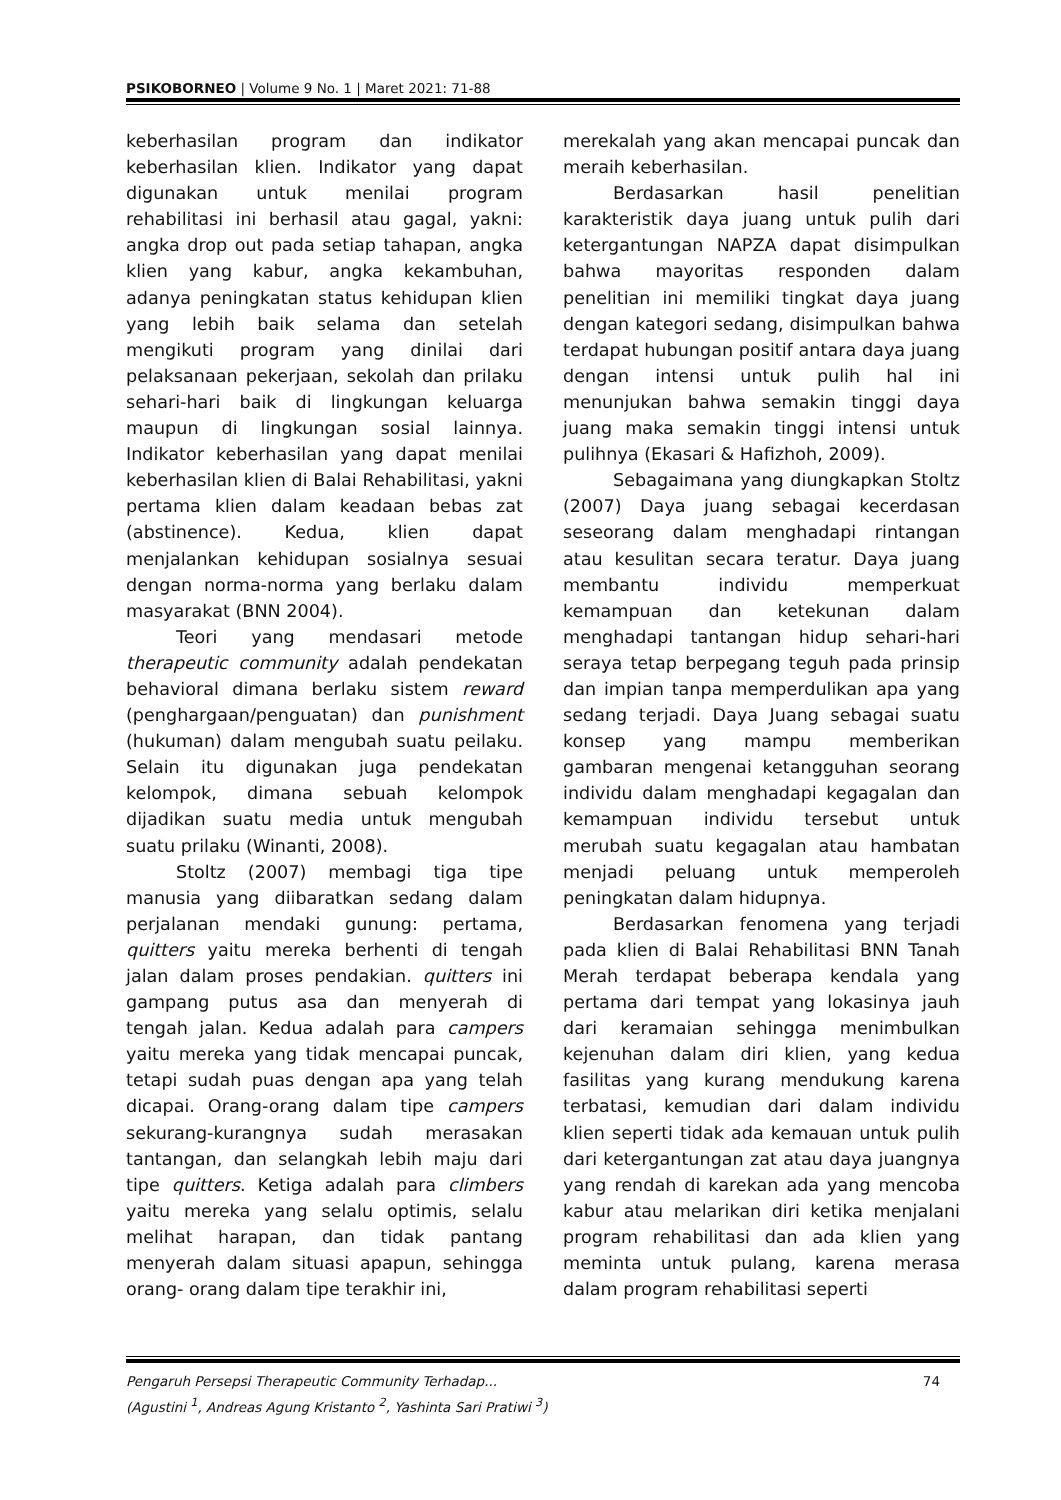PSIKOBORNEO | Volume 9 No. 1 | Maret 2021: 71-88
keberhasilan program dan indikator keberhasilan klien. Indikator yang dapat digunakan untuk menilai program rehabilitasi ini berhasil atau gagal, yakni: angka drop out pada setiap tahapan, angka klien yang kabur, angka kekambuhan, adanya peningkatan status kehidupan klien yang lebih baik selama dan setelah mengikuti program yang dinilai dari pelaksanaan pekerjaan, sekolah dan prilaku sehari-hari baik di lingkungan keluarga maupun di lingkungan sosial lainnya. Indikator keberhasilan yang dapat menilai keberhasilan klien di Balai Rehabilitasi, yakni pertama klien dalam keadaan bebas zat (abstinence). Kedua, klien dapat menjalankan kehidupan sosialnya sesuai dengan norma-norma yang berlaku dalam masyarakat (BNN 2004).
Teori yang mendasari metode therapeutic community adalah pendekatan behavioral dimana berlaku sistem reward (penghargaan/penguatan) dan punishment (hukuman) dalam mengubah suatu peilaku. Selain itu digunakan juga pendekatan kelompok, dimana sebuah kelompok dijadikan suatu media untuk mengubah suatu prilaku (Winanti, 2008).
Stoltz (2007) membagi tiga tipe manusia yang diibaratkan sedang dalam perjalanan mendaki gunung: pertama, quitters yaitu mereka berhenti di tengah jalan dalam proses pendakian. quitters ini gampang putus asa dan menyerah di tengah jalan. Kedua adalah para campers yaitu mereka yang tidak mencapai puncak, tetapi sudah puas dengan apa yang telah dicapai. Orang-orang dalam tipe campers sekurang-kurangnya sudah merasakan tantangan, dan selangkah lebih maju dari tipe quitters. Ketiga adalah para climbers yaitu mereka yang selalu optimis, selalu melihat harapan, dan tidak pantang menyerah dalam situasi apapun, sehingga orang- orang dalam tipe terakhir ini,
merekalah yang akan mencapai puncak dan meraih keberhasilan.
Berdasarkan hasil penelitian karakteristik daya juang untuk pulih dari ketergantungan NAPZA dapat disimpulkan bahwa mayoritas responden dalam penelitian ini memiliki tingkat daya juang dengan kategori sedang, disimpulkan bahwa terdapat hubungan positif antara daya juang dengan intensi untuk pulih hal ini menunjukan bahwa semakin tinggi daya juang maka semakin tinggi intensi untuk pulihnya (Ekasari & Hafizhoh, 2009).
Sebagaimana yang diungkapkan Stoltz (2007) Daya juang sebagai kecerdasan seseorang dalam menghadapi rintangan atau kesulitan secara teratur. Daya juang membantu individu memperkuat kemampuan dan ketekunan dalam menghadapi tantangan hidup sehari-hari seraya tetap berpegang teguh pada prinsip dan impian tanpa memperdulikan apa yang sedang terjadi. Daya Juang sebagai suatu konsep yang mampu memberikan gambaran mengenai ketangguhan seorang individu dalam menghadapi kegagalan dan kemampuan individu tersebut untuk merubah suatu kegagalan atau hambatan menjadi peluang untuk memperoleh peningkatan dalam hidupnya.
Berdasarkan fenomena yang terjadi pada klien di Balai Rehabilitasi BNN Tanah Merah terdapat beberapa kendala yang pertama dari tempat yang lokasinya jauh dari keramaian sehingga menimbulkan kejenuhan dalam diri klien, yang kedua fasilitas yang kurang mendukung karena terbatasi, kemudian dari dalam individu klien seperti tidak ada kemauan untuk pulih dari ketergantungan zat atau daya juangnya yang rendah di karekan ada yang mencoba kabur atau melarikan diri ketika menjalani program rehabilitasi dan ada klien yang meminta untuk pulang, karena merasa dalam program rehabilitasi seperti
Pengaruh Persepsi Therapeutic Community Terhadap...
(Agustini <sup>1</sup>, Andreas Agung Kristanto <sup>2</sup>, Yashinta Sari Pratiwi <sup>3</sup>)
74